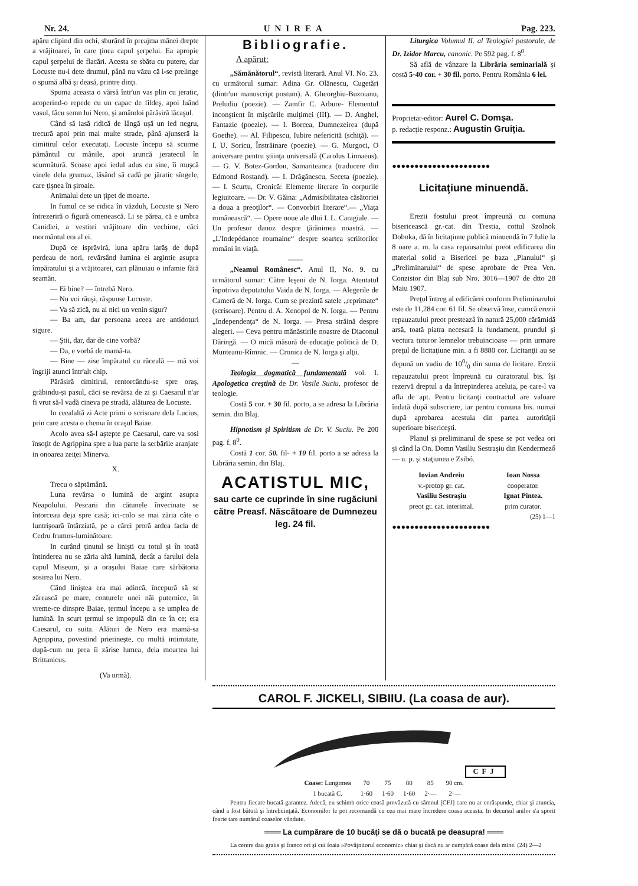Nr. 24. UNIREA Pag. 223.
apăru clipind din ochi, sburând în preajma mânei drepte a vrăjitoarei, în care ţinea capul şerpelui. Ea apropie capul şerpelui de flacări. Acesta se sbătu cu putere, dar Locuste nu-i dete drumul, până nu văzu că i-se prelinge o spumă albă şi deasă, printre dinţi.
Spuma aceasta o vărsă într'un vas plin cu jeratic, acoperind-o repede cu un capac de fildeş, apoi luând vasul, făcu semn lui Nero, şi amândoi părăsiră lăcaşul.
Când să iasă ridică de lângă uşă un ied negru, trecură apoi prin mai multe strade, până ajunseră la cimitirul celor executaţi. Locuste începu să scurme pământul cu mânile, apoi aruncă jeratecul în scurmătură. Scoase apoi iedul adus cu sine, îi muşcă vinele dela grumaz, lăsând să cadă pe jăratic sîngele, care ţişnea în şiroaie.
Animalul dete un ţipet de moarte.
In fumul ce se ridica în văzduh, Locuste şi Nero întrezeriră o figură omenească. Li se părea, că e umbra Canidiei, a vestitei vrăjitoare din vechime, căci mormântul era al ei.
După ce isprăviră, luna apăru iarăş de după perdeau de nori, revărsând lumina ei argintie asupra împăratului şi a vrăjitoarei, cari plănuiau o infamie fără seamăn.
— Ei bine? — întrebă Nero.
— Nu voi răuşi, răspunse Locuste.
— Va să zică, nu ai nici un venin sigur?
— Ba am, dar persoana aceea are antidoturi sigure.
— Ştii, dar, dar de cine vorbă?
— Da, e vorbă de mamă-ta.
— Bine — zise împăratul cu răceală — mă voi îngriji atunci într'alt chip.
Părăsiră cimitirul, rentorcându-se spre oraş, grăbindu-şi pasul, căci se revărsa de zi şi Caesarul n'ar fi vrut să-l vadă cineva pe stradă, alăturea de Locuste.
In ceealaltă zi Acte primi o scrisoare dela Lucius, prin care acesta o chema în oraşul Baiae.
Acolo avea să-l aştepte pe Caesarul, care va sosi însoţit de Agrippina spre a lua parte la serbările aranjate in onoarea zeiţei Minerva.
X.
Trecu o săptămână.
Luna revărsa o lumină de argint asupra Neapolului. Pescarii din cătunele învecinate se întorceau deja spre casă; ici-colo se mai zăria câte o luntrişoară întârziată, pe a cărei proră ardea facla de Cedru frumos-luminătoare.
In curând ţinutul se linişti cu totul şi în toată întinderea nu se zăria altă lumină, decât a farului dela capul Miseum, şi a oraşului Baiae care sărbătoria sosirea lui Nero.
Când liniştea era mai adincă, începură să se zărească pe mare, conturele unei năi puternice, în vreme-ce dinspre Baiae, ţermul începu a se umplea de lumină. In scurt ţermul se impopulă din ce în ce; era Caesarul, cu suita. Alături de Nero era mamă-sa Agrippina, povestind prietineşte, cu multă intimitate, după-cum nu prea îi zărise lumea, dela moartea lui Brittanicus.
(Va urmà).
Bibliografie.
A apărut:
„Sămănătorul“, revistă literară. Anul VI. No. 23. cu următorul sumar: Adina Gr. Olănescu, Cugetări (dintr'un manuscript postum). A. Gheorghiu-Buzoianu, Preludiu (poezie). — Zamfir C. Arbure- Elementul inconştient în mişcările mulţimei (III). — D. Anghel, Fantazie (poezie). — I. Borcea, Dumnezeirea (după Goethe). — Al. Filipescu, Iubire nefericită (schiţă). — I. U. Soricu, Înstrăinare (poezie). — G. Murgoci, O aniversare pentru ştiinţa universală (Carolus Linnaeus). — G. V. Botez-Gordon, Samariteanca (traducere din Edmond Rostand). — I. Drăgănescu, Seceta (poezie). — I. Scurtu, Cronică: Elemente literare în corpurile legiuitoare. — Dr. V. Găina: „Admisibilitatea căsătoriei a doua a preoţilor“. — Convorbiri literare“.— „Viaţa românească“. — Opere noue ale dlui I. L. Caragiale. — Un profesor danoz despre ţărănimea noastră. — „L'Indepédance roumaine“ despre soartea scriitorilor români în viaţă.
——
„Neamul Românesc“. Anul II, No. 9. cu următorul sumar: Către leşeni de N. Iorga. Atentatul înpotriva deputatului Vaida de N. Iorga. — Alegerile de Cameră de N. Iorga. Cum se prezintă satele „reprimate“ (scrisoare). Pentru d. A. Xenopol de N. Iorga. — Pentru „Independenţa“ de N. Iorga. — Presa străină despre alegeri. — Ceva pentru mănăstirile noastre de Diaconul Dăringă. — O mică măsură de educaţie politică de D. Munteanu-Rîmnic. — Cronica de N. Iorga şi alţii.
—
Teologia dogmatică fundamentală vol. I. Apologetica creştină de Dr. Vasile Suciu, profesor de teologie.
Costă 5 cor. + 30 fil. porto, a se adresa la Librăria semin. din Blaj.
Hipnotism şi Spiritism de Dr. V. Suciu. Pe 200 pag. f. 8<sup>0</sup>.
Costă 1 cor. 50. fil- + 10 fil. porto a se adresa la Librăria semin. din Blaj.
ACATISTUL MIC,
sau carte ce cuprinde în sine rugăciuni către Preasf. Născătoare de Dumnezeu leg. 24 fil.
Liturgica Volumul II. al Teologiei pastorale, de Dr. Izidor Marcu, canonic. Pe 592 pag. f. 8<sup>0</sup>.
Să află de vânzare la Librăria seminarială şi costă 5·40 cor. + 30 fil. porto. Pentru România 6 lei.
Proprietar-editor: Aurel C. Domşa.
p. redacţie responz.: Augustin Gruiţia.
●●●●●●●●●●●●●●●●●●●●●●
Licitaţiune minuendă.
Erezii fostului preot împreună cu comuna bisericească gr.-cat. din Trestia, cottul Szolnok Doboka, dă în licitaţiune publică minuendă în 7 Iulie la 8 oare a. m. la casa repausatului preot edificarea din material solid a Bisericei pe baza „Planului“ şi „Preliminarului“ de spese aprobate de Prea Ven. Conzistor din Blaj sub Nro. 3016—1907 de dtto 28 Maiu 1907.
Preţul întreg al edificărei conform Preliminarului este de 11,284 cor. 61 fil. Se observă înse, cumcă erezii repauzatului preot presteazâ în natură 25,000 cărămidă arsă, toată piatra necesară la fundament, prundul şi vectura tuturor lemnelor trebuincioase — prin urmare preţul de licitaţiune min. a fi 8880 cor. Licitanţii au se depună un vadiu de 100/0 din suma de licitare. Erezii repauzatului preot împreună cu curatoratul bis. îşi rezervă dreptul a da întrepinderea aceluia, pe care-l va afla de apt. Pentru licitanţi contractul are valoare îndată după subscriere, iar pentru comuna bis. numai după aprobarea acestuia din partea autorităţii superioare bisericeşti.
Planul şi preliminarul de spese se pot vedea ori şi când la On. Domn Vasiliu Sestraşiu din Kendermező — u. p. şi staţiunea e Zsibó.
| Iovian Andreiu v.-protop gr. cat. | Ioan Nossa cooperator. |
| Vasiliu Sestraşiu preot gr. cat. interimal. | Ignat Pintea. prim curator. |
(25) 1—1
●●●●●●●●●●●●●●●●●●●●●●
CAROL F. JICKELI, SIBIIU. (La coasa de aur).
CFJ
| Coase: Lungimea | 70 | 75 | 80 | 85 | 90 cm. |
| 1 bucată C. | 1·60 | 1·60 | 1·60 | 2·— | 2·— |
Pentru fiecare bucată garantez. Adecă, eu schimb orice coasă provăzută cu sămnul [CFJ] care nu ar corăspunde, chiar şi atuncia, când a fost bătută şi întrebuinţată. Economilor le pot recomandă cu cea mai mare încredere coasa aceasta. In decursul anilor s'a sporit foarte tare numărul coaselor vândute.
═══ La cumpărare de 10 bucăţi se dă o bucată pe deasupra! ═══
La cerere dau gratis şi franco ori şi cui foaia »Povăţnitorul economic« chiar şi dacă nu ar cumpără coase dela mine. (24) 2—2